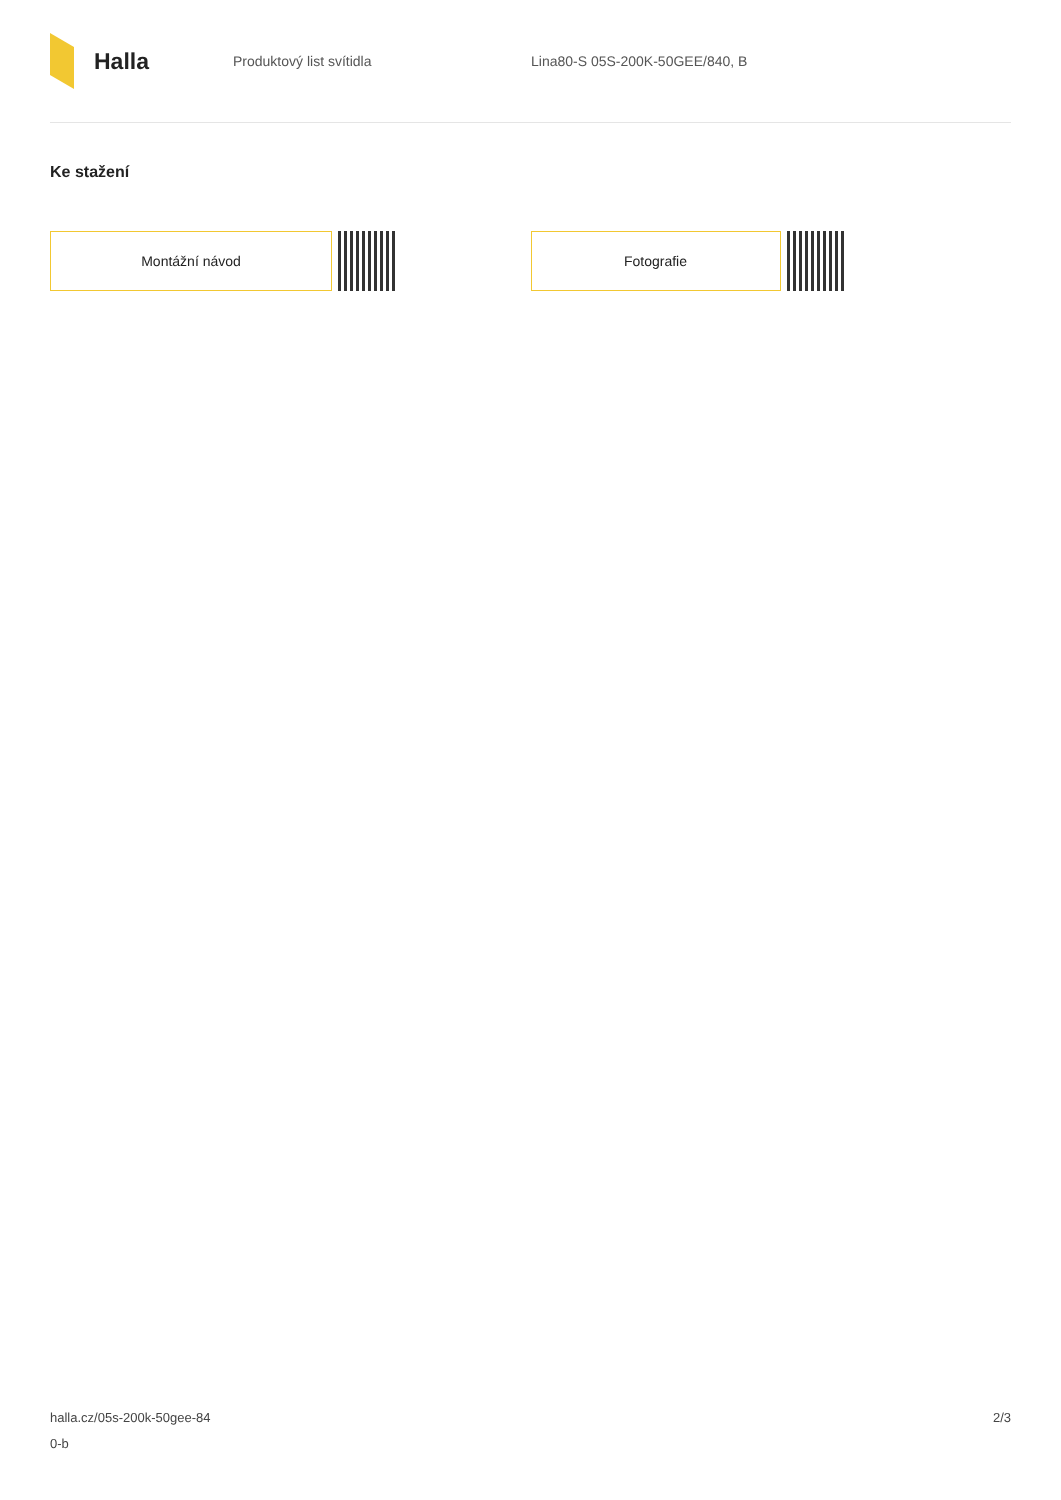Halla
Produktový list svítidla Lina80-S 05S-200K-50GEE/840, B
Ke stažení
Montážní návod Fotografie
halla.cz/05s-200k-50gee-84
0-b
2/3